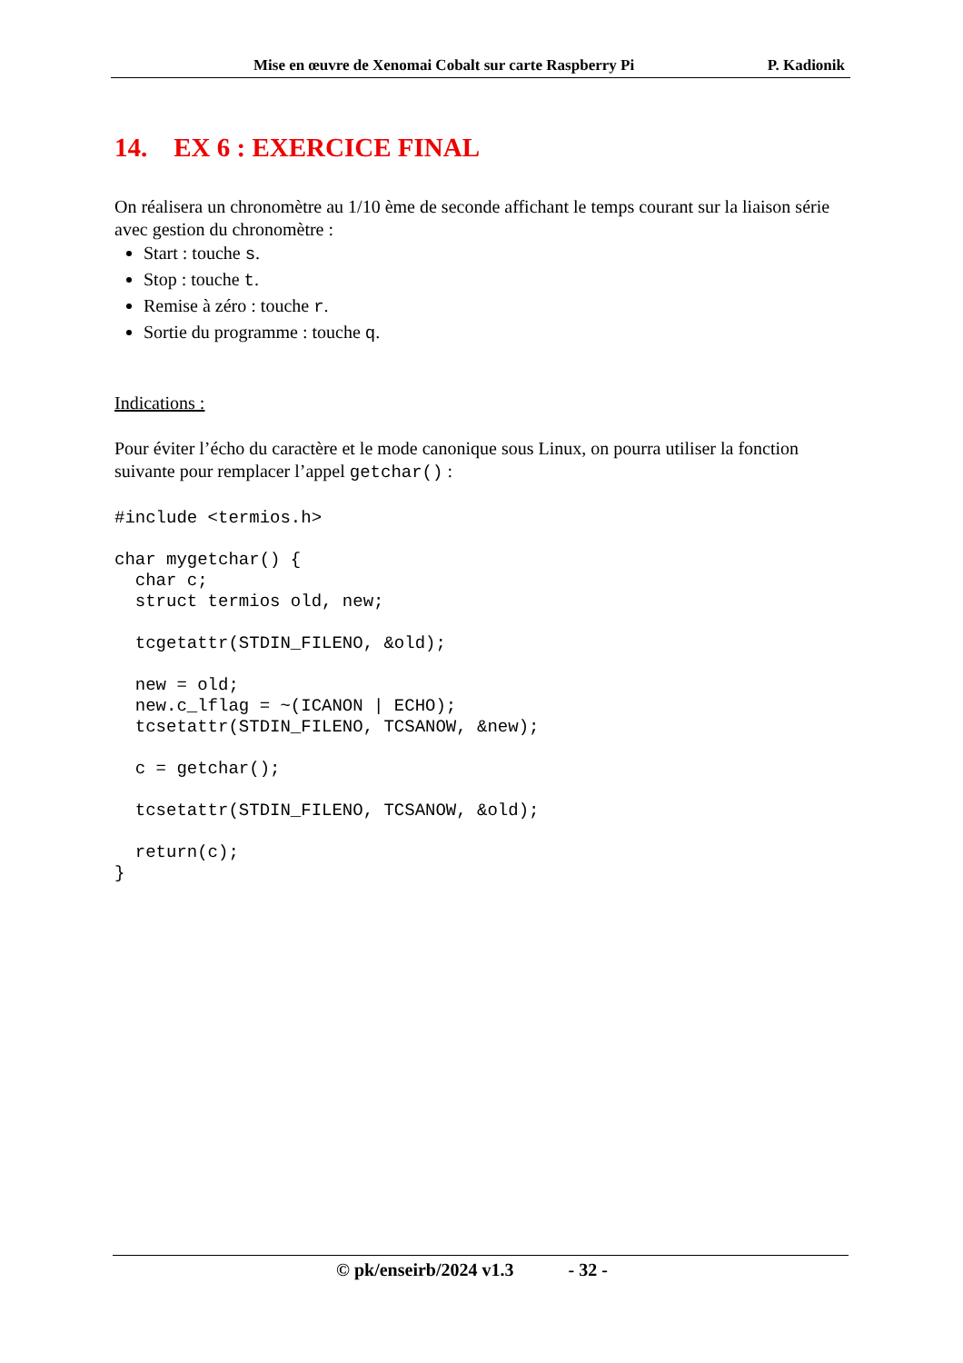Mise en œuvre de Xenomai Cobalt sur carte Raspberry Pi P. Kadionik
14. EX 6 : EXERCICE FINAL
On réalisera un chronomètre au 1/10 ème de seconde affichant le temps courant sur la liaison série avec gestion du chronomètre :
Start : touche s.
Stop : touche t.
Remise à zéro : touche r.
Sortie du programme : touche q.
Indications :
Pour éviter l’écho du caractère et le mode canonique sous Linux, on pourra utiliser la fonction suivante pour remplacer l’appel getchar() :
#include <termios.h>

char mygetchar() {
  char c;
  struct termios old, new;

  tcgetattr(STDIN_FILENO, &old);

  new = old;
  new.c_lflag = ~(ICANON | ECHO);
  tcsetattr(STDIN_FILENO, TCSANOW, &new);

  c = getchar();

  tcsetattr(STDIN_FILENO, TCSANOW, &old);

  return(c);
}
© pk/enseirb/2024 v1.3 - 32 -